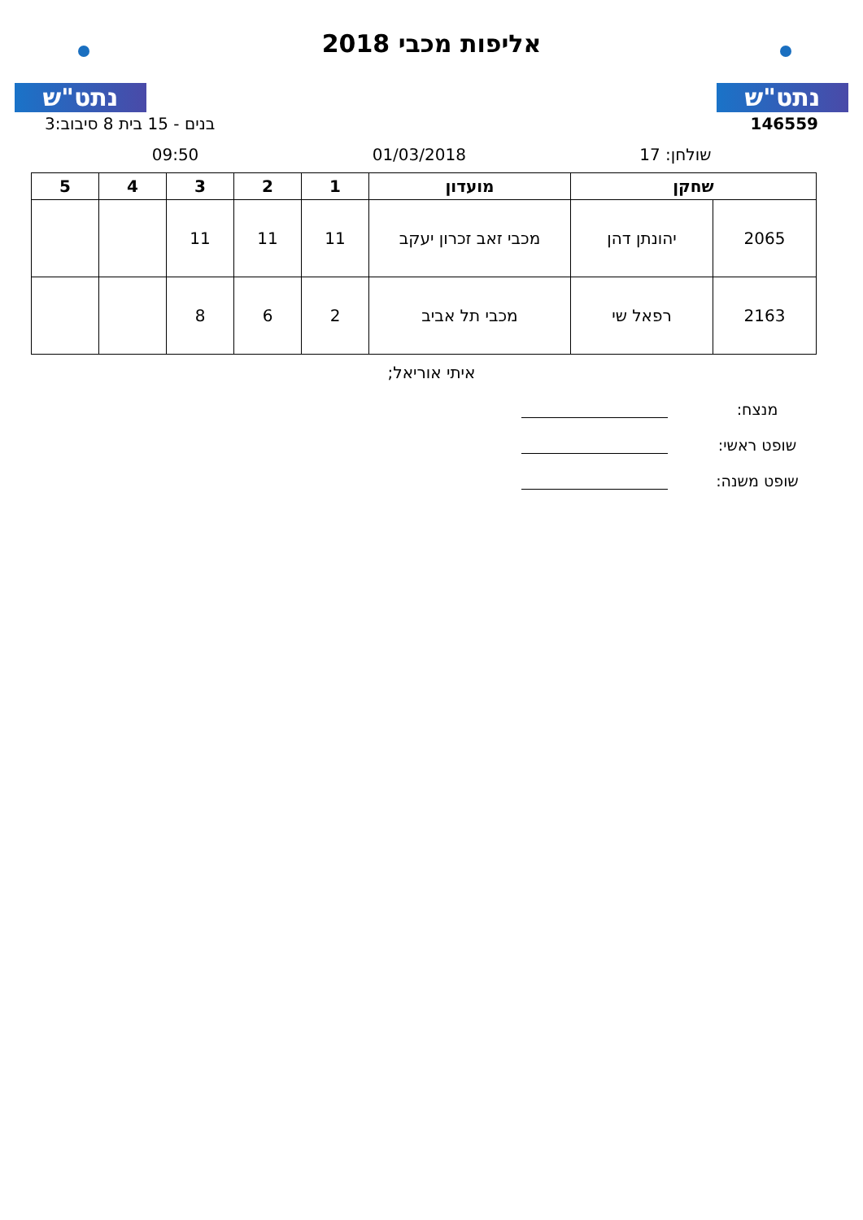נתט"ש
אליפות מכבי 2018
נתט"ש
146559 בנים - 15 בית 8 סיבוב:3
שולחן: 17 01/03/2018 09:50
| שחקן | | מועדון | 1 | 2 | 3 | 4 | 5 |
| --- | --- | --- | --- | --- | --- | --- | --- |
| 2065 | יהונתן דהן | מכבי זאב זכרון יעקב | 11 | 11 | 11 | | |
| 2163 | רפאל שי | מכבי תל אביב | 2 | 6 | 8 | | |
איתי אוריאל;
מנצח:
שופט ראשי:
שופט משנה: